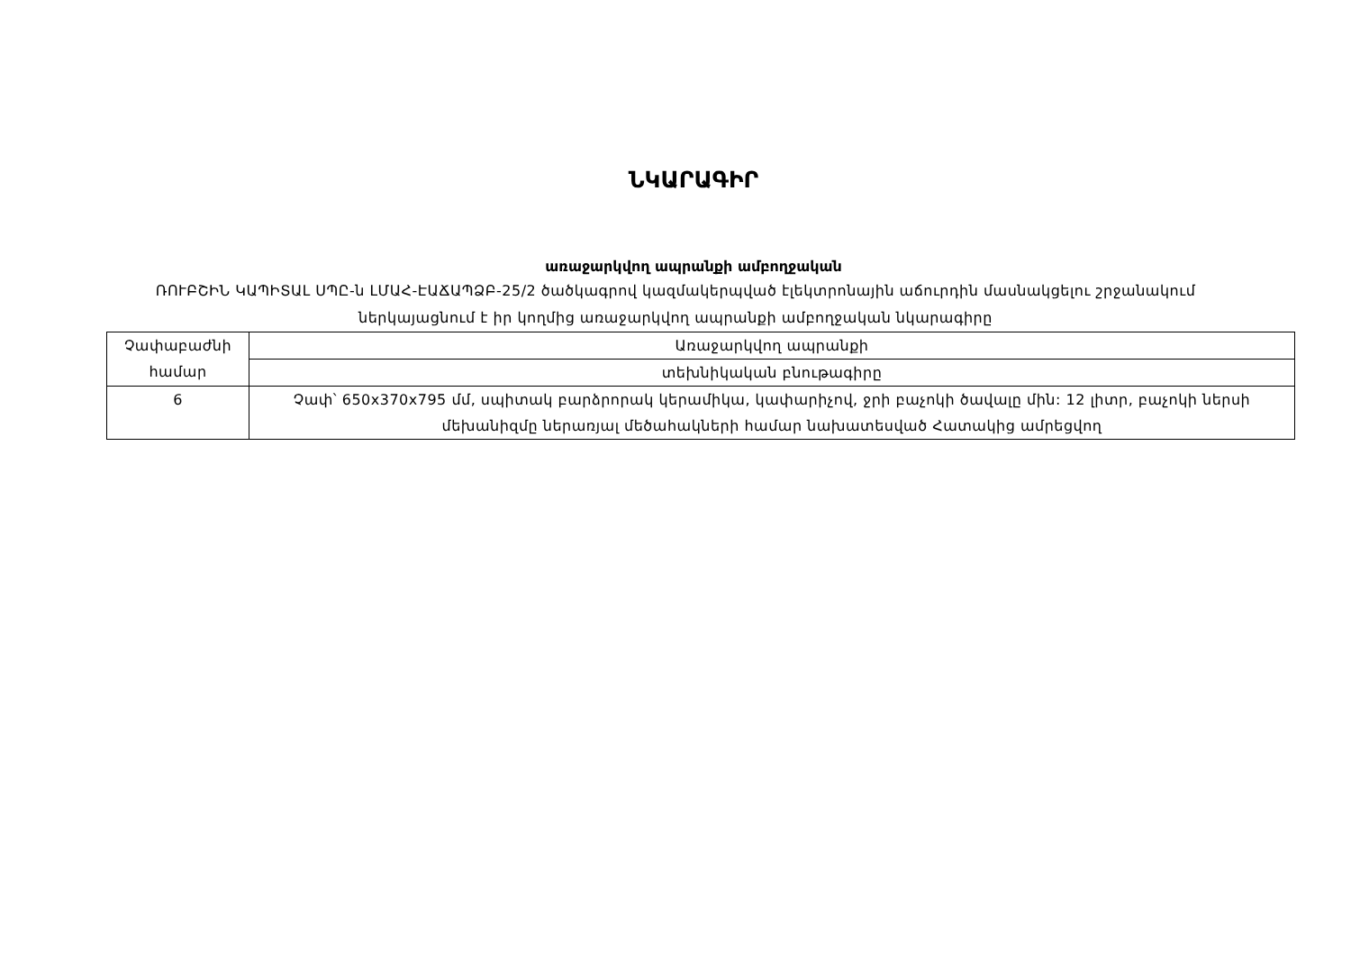ՆԿԱՐԱԳԻՐ
առաջարկվող ապրանքի ամբողջական
ՌՈՒԲՇԻՆ ԿԱՊԻՏԱԼ ՍՊԸ-ն ԼՄԱՀ-ԷԱՃԱՊՁԲ-25/2 ծածկագրով կազմակերպված էլեկտրոնային աճուրդին մասնակցելու շրջանակում
ներկայացնում է իր կողմից առաջարկվող ապրանքի ամբողջական նկարագիրը
| Չափաբաժնի համար | Առաջարկվող ապրանքի |
| | տեխնիկական բնութագիրը |
| 6 | Չափ՝ 650x370x795 մմ, սպիտակ բարձրորակ կերամիկա, կափարիչով, ջրի բաչոկի ծավալը մին: 12 լիտր, բաչոկի ներսի մեխանիզմը ներառյալ մեծահակների համար նախատեսված Հատակից ամրեցվող |